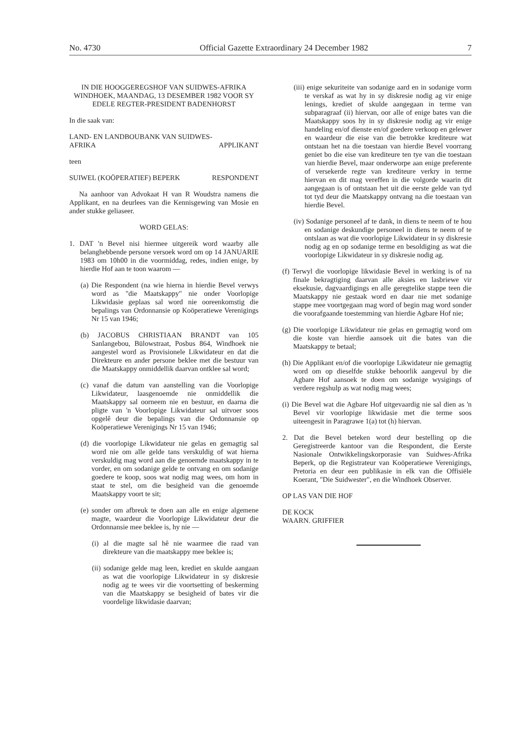No. 4730 Official Gazette Extraordinary 24 December 1982 7
IN DIE HOOGGEREGSHOF VAN SUIDWES-AFRIKA WINDHOEK, MAANDAG, 13 DESEMBER 1982 VOOR SY EDELE REGTER-PRESIDENT BADENHORST
In die saak van:
LAND- EN LANDBOUBANK VAN SUIDWES-
AFRIKA APPLIKANT
teen
SUIWEL (KOÖPERATIEF) BEPERK RESPONDENT
Na aanhoor van Advokaat H van R Woudstra namens die Applikant, en na deurlees van die Kennisgewing van Mosie en ander stukke geliaseer.
WORD GELAS:
1. DAT 'n Bevel nisi hiermee uitgereik word waarby alle belanghebbende persone versoek word om op 14 JANUARIE 1983 om 10h00 in die voormiddag, redes, indien enige, by hierdie Hof aan te toon waarom —
(a) Die Respondent (na wie hierna in hierdie Bevel verwys word as "die Maatskappy" nie onder Voorlopige Likwidasie geplaas sal word nie ooreenkomstig die bepalings van Ordonnansie op Koöperatiewe Verenigings Nr 15 van 1946;
(b) JACOBUS CHRISTIAAN BRANDT van 105 Sanlangebou, Bülowstraat, Posbus 864, Windhoek nie aangestel word as Provisionele Likwidateur en dat die Direkteure en ander persone beklee met die bestuur van die Maatskappy onmiddellik daarvan ontklee sal word;
(c) vanaf die datum van aanstelling van die Voorlopige Likwidateur, laasgenoemde nie onmiddellik die Maatskappy sal oorneem nie en bestuur, en daarna die pligte van 'n Voorlopige Likwidateur sal uitvoer soos opgelê deur die bepalings van die Ordonnansie op Koöperatiewe Verenigings Nr 15 van 1946;
(d) die voorlopige Likwidateur nie gelas en gemagtig sal word nie om alle gelde tans verskuldig of wat hierna verskuldig mag word aan die genoemde maatskappy in te vorder, en om sodanige gelde te ontvang en om sodanige goedere te koop, soos wat nodig mag wees, om hom in staat te stel, om die besigheid van die genoemde Maatskappy voort te sit;
(e) sonder om afbreuk te doen aan alle en enige algemene magte, waardeur die Voorlopige Likwidateur deur die Ordonnansie mee beklee is, hy nie —
(i) al die magte sal hê nie waarmee die raad van direkteure van die maatskappy mee beklee is;
(ii) sodanige gelde mag leen, krediet en skulde aangaan as wat die voorlopige Likwidateur in sy diskresie nodig ag te wees vir die voortsetting of beskerming van die Maatskappy se besigheid of bates vir die voordelige likwidasie daarvan;
(iii) enige sekuriteite van sodanige aard en in sodanige vorm te verskaf as wat hy in sy diskresie nodig ag vir enige lenings, krediet of skulde aangegaan in terme van subparagraaf (ii) hiervan, oor alle of enige bates van die Maatskappy soos hy in sy diskresie nodig ag vir enige handeling en/of dienste en/of goedere verkoop en gelewer en waardeur die eise van die betrokke krediteure wat ontstaan het na die toestaan van hierdie Bevel voorrang geniet bo die eise van krediteure ten tye van die toestaan van hierdie Bevel, maar onderworpe aan enige preferente of versekerde regte van krediteure verkry in terme hiervan en dit mag vereffen in die volgorde waarin dit aangegaan is of ontstaan het uit die eerste gelde van tyd tot tyd deur die Maatskappy ontvang na die toestaan van hierdie Bevel.
(iv) Sodanige personeel af te dank, in diens te neem of te hou en sodanige deskundige personeel in diens te neem of te ontslaan as wat die voorlopige Likwidateur in sy diskresie nodig ag en op sodanige terme en besoldiging as wat die voorlopige Likwidateur in sy diskresie nodig ag.
(f) Terwyl die voorlopige likwidasie Bevel in werking is of na finale bekragtiging daarvan alle aksies en lasbriewe vir eksekusie, dagvaardigings en alle geregtelike stappe teen die Maatskappy nie gestaak word en daar nie met sodanige stappe mee voortgegaan mag word of begin mag word sonder die voorafgaande toestemming van hierdie Agbare Hof nie;
(g) Die voorlopige Likwidateur nie gelas en gemagtig word om die koste van hierdie aansoek uit die bates van die Maatskappy te betaal;
(h) Die Applikant en/of die voorlopige Likwidateur nie gemagtig word om op dieselfde stukke behoorlik aangevul by die Agbare Hof aansoek te doen om sodanige wysigings of verdere regshulp as wat nodig mag wees;
(i) Die Bevel wat die Agbare Hof uitgevaardig nie sal dien as 'n Bevel vir voorlopige likwidasie met die terme soos uiteengesit in Paragrawe 1(a) tot (h) hiervan.
2. Dat die Bevel beteken word deur bestelling op die Geregistreerde kantoor van die Respondent, die Eerste Nasionale Ontwikkelingskorporasie van Suidwes-Afrika Beperk, op die Registrateur van Koöperatiewe Verenigings, Pretoria en deur een publikasie in elk van die Offisiële Koerant, "Die Suidwester", en die Windhoek Observer.
OP LAS VAN DIE HOF
DE KOCK
WAARN. GRIFFIER